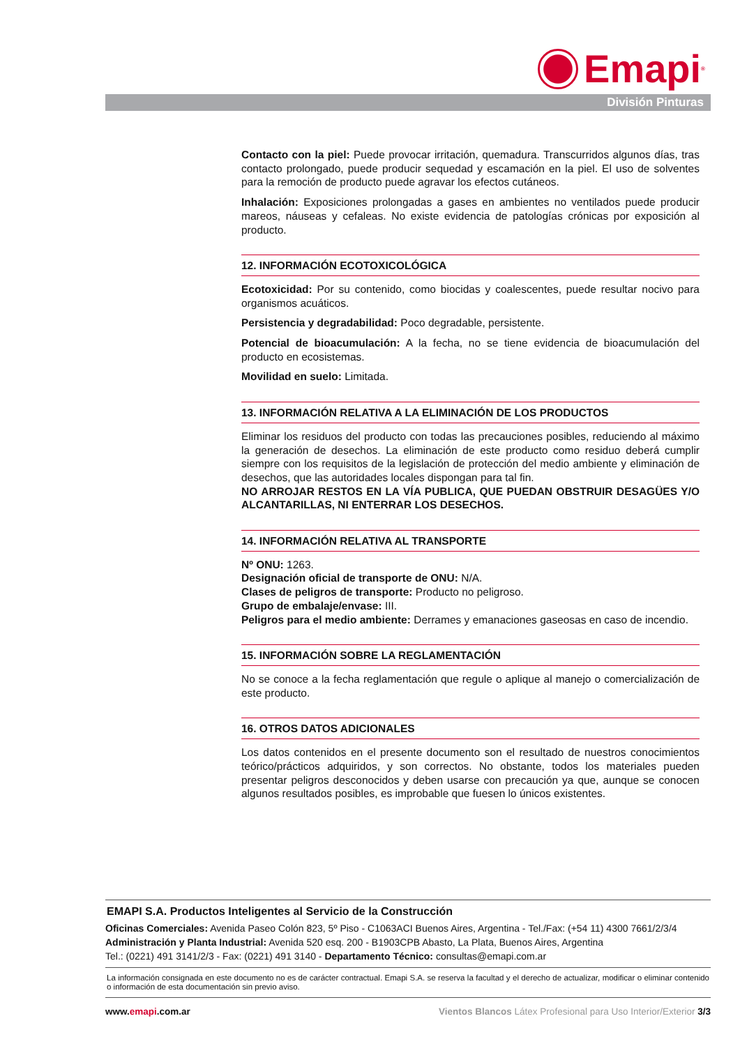Emapi<sup>®</sup>
División Pinturas
Contacto con la piel: Puede provocar irritación, quemadura. Transcurridos algunos días, tras contacto prolongado, puede producir sequedad y escamación en la piel. El uso de solventes para la remoción de producto puede agravar los efectos cutáneos.
Inhalación: Exposiciones prolongadas a gases en ambientes no ventilados puede producir mareos, náuseas y cefaleas. No existe evidencia de patologías crónicas por exposición al producto.
12. INFORMACIÓN ECOTOXICOLÓGICA
Ecotoxicidad: Por su contenido, como biocidas y coalescentes, puede resultar nocivo para organismos acuáticos.
Persistencia y degradabilidad: Poco degradable, persistente.
Potencial de bioacumulación: A la fecha, no se tiene evidencia de bioacumulación del producto en ecosistemas.
Movilidad en suelo: Limitada.
13. INFORMACIÓN RELATIVA A LA ELIMINACIÓN DE LOS PRODUCTOS
Eliminar los residuos del producto con todas las precauciones posibles, reduciendo al máximo la generación de desechos. La eliminación de este producto como residuo deberá cumplir siempre con los requisitos de la legislación de protección del medio ambiente y eliminación de desechos, que las autoridades locales dispongan para tal fin.
NO ARROJAR RESTOS EN LA VÍA PUBLICA, QUE PUEDAN OBSTRUIR DESAGÜES Y/O ALCANTARILLAS, NI ENTERRAR LOS DESECHOS.
14. INFORMACIÓN RELATIVA AL TRANSPORTE
Nº ONU: 1263.
Designación oficial de transporte de ONU: N/A.
Clases de peligros de transporte: Producto no peligroso.
Grupo de embalaje/envase: III.
Peligros para el medio ambiente: Derrames y emanaciones gaseosas en caso de incendio.
15. INFORMACIÓN SOBRE LA REGLAMENTACIÓN
No se conoce a la fecha reglamentación que regule o aplique al manejo o comercialización de este producto.
16. OTROS DATOS ADICIONALES
Los datos contenidos en el presente documento son el resultado de nuestros conocimientos teórico/prácticos adquiridos, y son correctos. No obstante, todos los materiales pueden presentar peligros desconocidos y deben usarse con precaución ya que, aunque se conocen algunos resultados posibles, es improbable que fuesen lo únicos existentes.
EMAPI S.A. Productos Inteligentes al Servicio de la Construcción
Oficinas Comerciales: Avenida Paseo Colón 823, 5º Piso - C1063ACI Buenos Aires, Argentina - Tel./Fax: (+54 11) 4300 7661/2/3/4
Administración y Planta Industrial: Avenida 520 esq. 200 - B1903CPB Abasto, La Plata, Buenos Aires, Argentina
Tel.: (0221) 491 3141/2/3 - Fax: (0221) 491 3140 - Departamento Técnico: consultas@emapi.com.ar
La información consignada en este documento no es de carácter contractual. Emapi S.A. se reserva la facultad y el derecho de actualizar, modificar o eliminar contenido o información de esta documentación sin previo aviso.
www.emapi.com.ar Vientos Blancos Látex Profesional para Uso Interior/Exterior 3/3